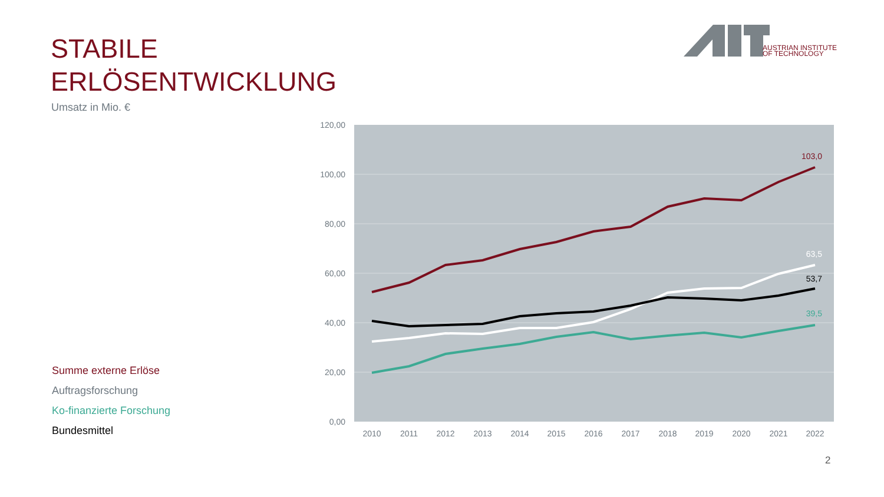AUSTRIAN INSTITUTE
OF TECHNOLOGY
STABILE
ERLÖSENTWICKLUNG
Umsatz in Mio. €
Summe externe Erlöse
Auftragsforschung
Ko-finanzierte Forschung
Bundesmittel
120,00
100,00
80,00
60,00
40,00
20,00
0,00
2010
2011
2012
2013
2014
2015
2016
2017
2018
2019
2020
2021
2022
103,0
63,5
53,7
39,5
2